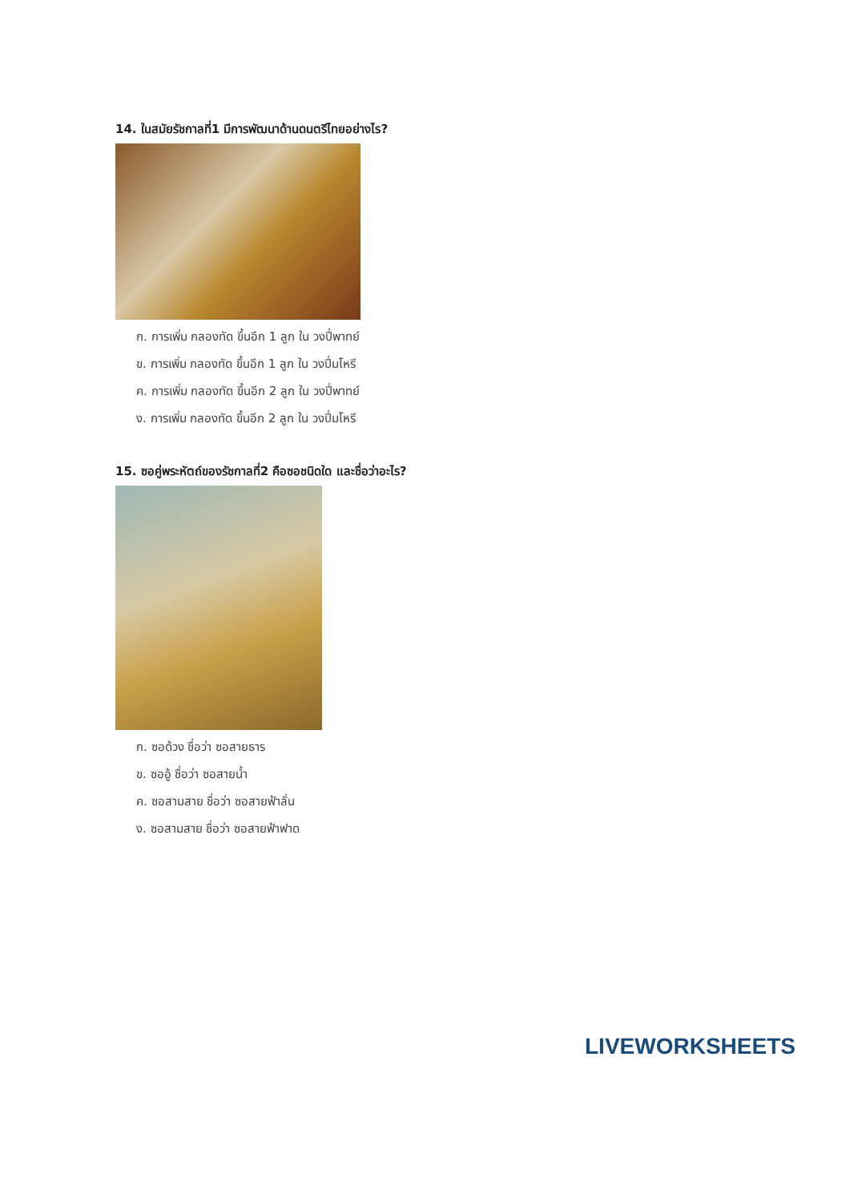14. ในสมัยรัชกาลที่1 มีการพัฒนาด้านดนตรีไทยอย่างไร?
ก. การเพิ่ม กลองทัด ขึ้นอีก 1 ลูก ใน วงปี่พาทย์
ข. การเพิ่ม กลองทัด ขึ้นอีก 1 ลูก ใน วงปี่มโหรี
ค. การเพิ่ม กลองทัด ขึ้นอีก 2 ลูก ใน วงปี่พาทย์
ง. การเพิ่ม กลองทัด ขึ้นอีก 2 ลูก ใน วงปี่มโหรี
15. ซอคู่พระหัตถ์ของรัชกาลที่2 คือซอชนิดใด และชื่อว่าอะไร?
ก. ซอด้วง ชื่อว่า ซอสายธาร
ข. ซออู้ ชื่อว่า ซอสายน้ำ
ค. ซอสามสาย ชื่อว่า ซอสายฟ้าลั่น
ง. ซอสามสาย ชื่อว่า ซอสายฟ้าฟาด
LIVEWORKSHEETS